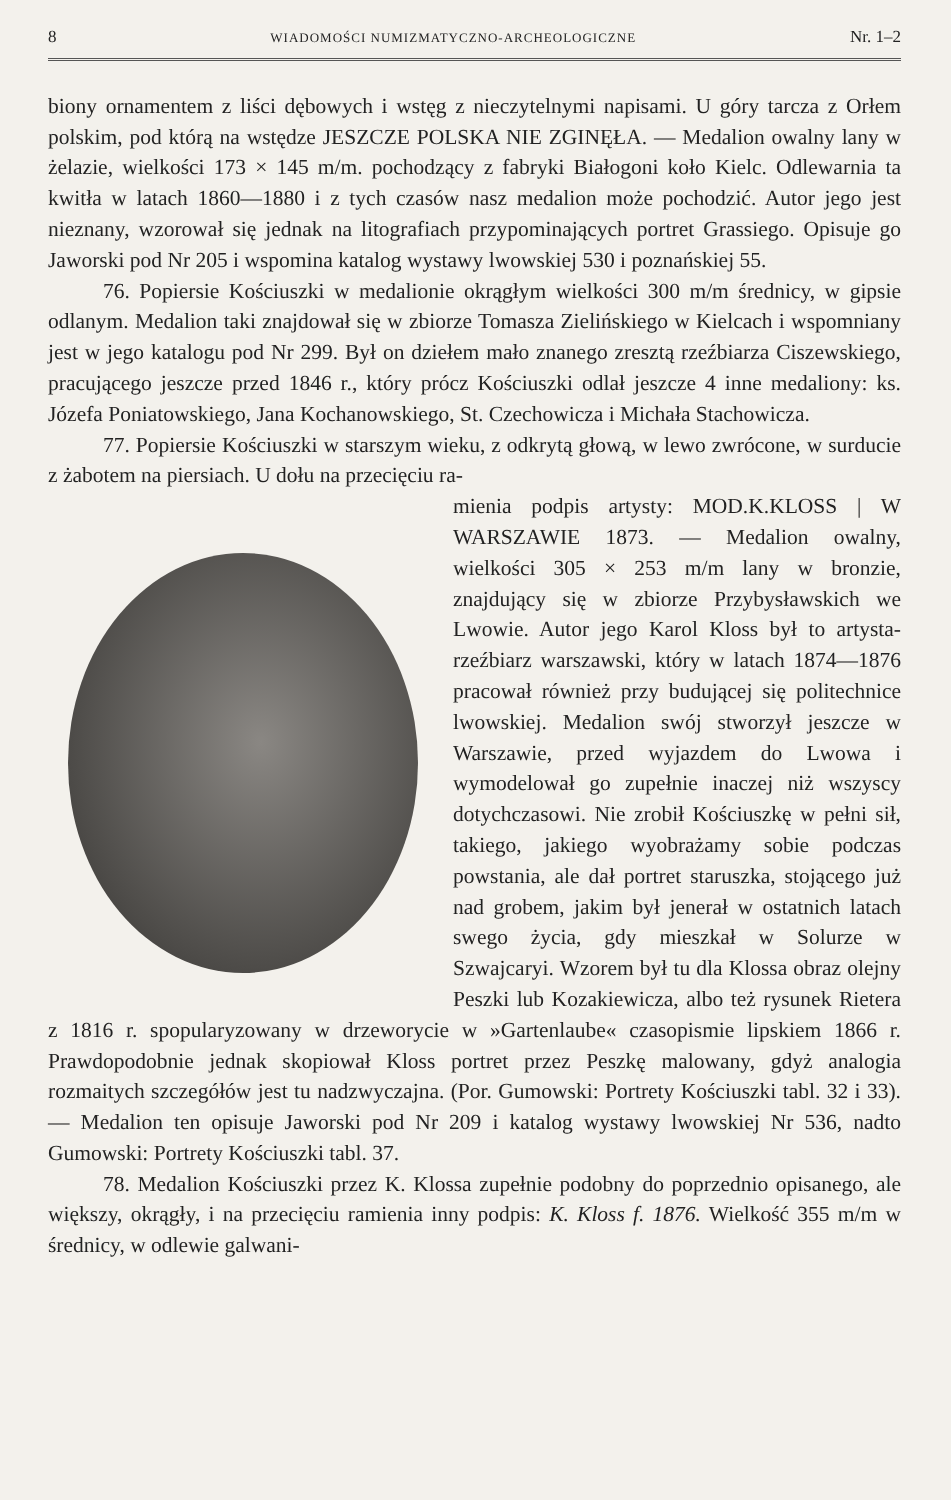8 WIADOMOŚCI NUMIZMATYCZNO-ARCHEOLOGICZNE Nr. 1–2
biony ornamentem z liści dębowych i wstęg z nieczytelnymi napisami. U góry tarcza z Orłem polskim, pod którą na wstędze JESZCZE POLSKA NIE ZGINĘŁA. — Medalion owalny lany w żelazie, wielkości 173 × 145 m/m. pochodzący z fabryki Białogoni koło Kielc. Odlewarnia ta kwitła w latach 1860—1880 i z tych czasów nasz medalion może pochodzić. Autor jego jest nieznany, wzorował się jednak na litografiach przypominających portret Grassiego. Opisuje go Jaworski pod Nr 205 i wspomina katalog wystawy lwowskiej 530 i poznańskiej 55.
76. Popiersie Kościuszki w medalionie okrągłym wielkości 300 m/m średnicy, w gipsie odlanym. Medalion taki znajdował się w zbiorze Tomasza Zielińskiego w Kielcach i wspomniany jest w jego katalogu pod Nr 299. Był on dziełem mało znanego zresztą rzeźbiarza Ciszewskiego, pracującego jeszcze przed 1846 r., który prócz Kościuszki odlał jeszcze 4 inne medaliony: ks. Józefa Poniatowskiego, Jana Kochanowskiego, St. Czechowicza i Michała Stachowicza.
77. Popiersie Kościuszki w starszym wieku, z odkrytą głową, w lewo zwrócone, w surducie z żabotem na piersiach. U dołu na przecięciu ra-
mienia podpis artysty: MOD.K.KLOSS | W WARSZAWIE 1873. — Medalion owalny, wielkości 305 × 253 m/m lany w bronzie, znajdujący się w zbiorze Przybysławskich we Lwowie. Autor jego Karol Kloss był to artysta-rzeźbiarz warszawski, który w latach 1874—1876 pracował również przy budującej się politechnice lwowskiej. Medalion swój stworzył jeszcze w Warszawie, przed wyjazdem do Lwowa i wymodelował go zupełnie inaczej niż wszyscy dotychczasowi. Nie zrobił Kościuszkę w pełni sił, takiego, jakiego wyobrażamy sobie podczas powstania, ale dał portret staruszka, stojącego już nad grobem, jakim był jenerał w ostatnich latach swego życia, gdy mieszkał w Solurze w Szwajcaryi. Wzorem był tu dla Klossa obraz olejny Peszki lub Kozakiewicza, albo też rysunek Rietera z 1816 r. spopularyzowany w drzeworycie w »Gartenlaube« czasopismie lipskiem 1866 r. Prawdopodobnie jednak skopiował Kloss portret przez Peszkę malowany, gdyż analogia rozmaitych szczegółów jest tu nadzwyczajna. (Por. Gumowski: Portrety Kościuszki tabl. 32 i 33). — Medalion ten opisuje Jaworski pod Nr 209 i katalog wystawy lwowskiej Nr 536, nadto Gumowski: Portrety Kościuszki tabl. 37.
78. Medalion Kościuszki przez K. Klossa zupełnie podobny do poprzednio opisanego, ale większy, okrągły, i na przecięciu ramienia inny podpis: K. Kloss f. 1876. Wielkość 355 m/m w średnicy, w odlewie galwani-